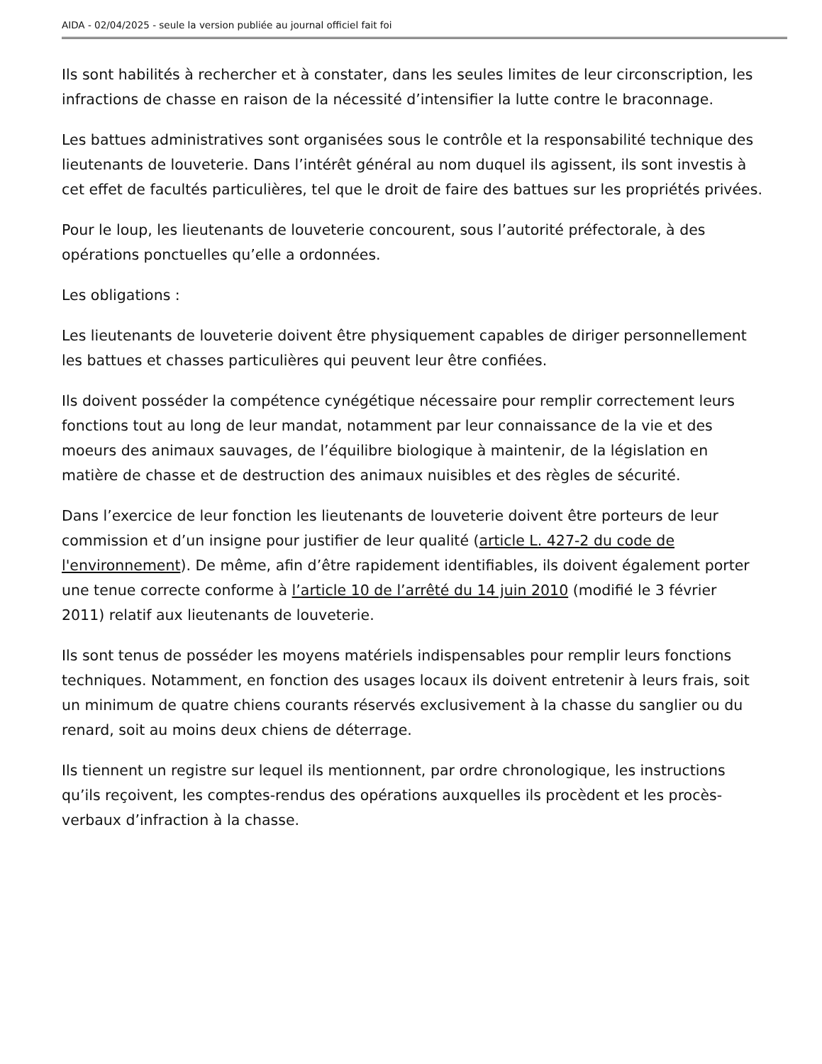AIDA - 02/04/2025 - seule la version publiée au journal officiel fait foi
Ils sont habilités à rechercher et à constater, dans les seules limites de leur circonscription, les infractions de chasse en raison de la nécessité d’intensifier la lutte contre le braconnage.
Les battues administratives sont organisées sous le contrôle et la responsabilité technique des lieutenants de louveterie. Dans l’intérêt général au nom duquel ils agissent, ils sont investis à cet effet de facultés particulières, tel que le droit de faire des battues sur les propriétés privées.
Pour le loup, les lieutenants de louveterie concourent, sous l’autorité préfectorale, à des opérations ponctuelles qu’elle a ordonnées.
Les obligations :
Les lieutenants de louveterie doivent être physiquement capables de diriger personnellement les battues et chasses particulières qui peuvent leur être confiées.
Ils doivent posséder la compétence cynégétique nécessaire pour remplir correctement leurs fonctions tout au long de leur mandat, notamment par leur connaissance de la vie et des moeurs des animaux sauvages, de l’équilibre biologique à maintenir, de la législation en matière de chasse et de destruction des animaux nuisibles et des règles de sécurité.
Dans l’exercice de leur fonction les lieutenants de louveterie doivent être porteurs de leur commission et d’un insigne pour justifier de leur qualité (article L. 427-2 du code de l'environnement). De même, afin d’être rapidement identifiables, ils doivent également porter une tenue correcte conforme à l’article 10 de l’arrêté du 14 juin 2010 (modifié le 3 février 2011) relatif aux lieutenants de louveterie.
Ils sont tenus de posséder les moyens matériels indispensables pour remplir leurs fonctions techniques. Notamment, en fonction des usages locaux ils doivent entretenir à leurs frais, soit un minimum de quatre chiens courants réservés exclusivement à la chasse du sanglier ou du renard, soit au moins deux chiens de déterrage.
Ils tiennent un registre sur lequel ils mentionnent, par ordre chronologique, les instructions qu’ils reçoivent, les comptes-rendus des opérations auxquelles ils procèdent et les procès-verbaux d’infraction à la chasse.